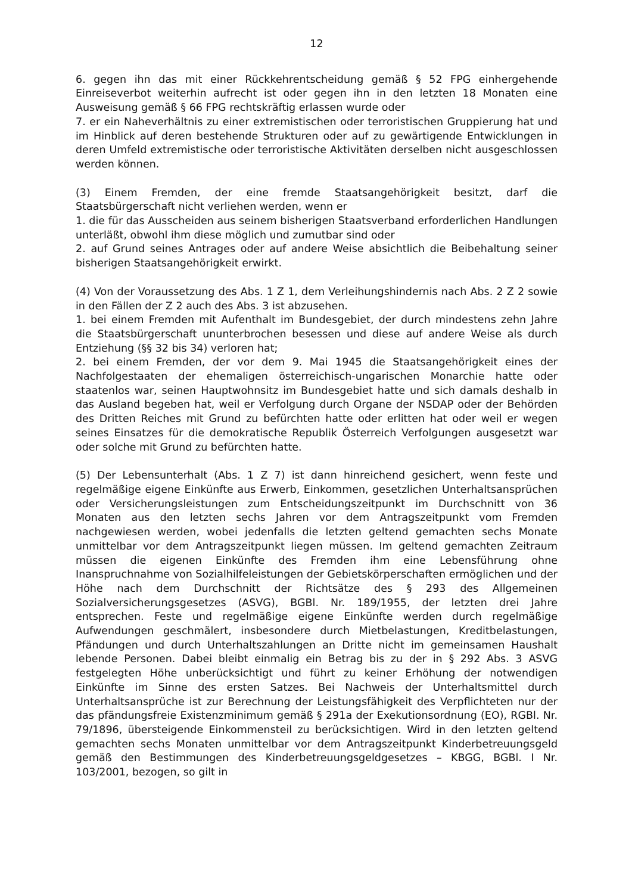12
6. gegen ihn das mit einer Rückkehrentscheidung gemäß § 52 FPG einhergehende Einreiseverbot weiterhin aufrecht ist oder gegen ihn in den letzten 18 Monaten eine Ausweisung gemäß § 66 FPG rechtskräftig erlassen wurde oder
7. er ein Naheverhältnis zu einer extremistischen oder terroristischen Gruppierung hat und im Hinblick auf deren bestehende Strukturen oder auf zu gewärtigende Entwicklungen in deren Umfeld extremistische oder terroristische Aktivitäten derselben nicht ausgeschlossen werden können.
(3) Einem Fremden, der eine fremde Staatsangehörigkeit besitzt, darf die Staatsbürgerschaft nicht verliehen werden, wenn er
1. die für das Ausscheiden aus seinem bisherigen Staatsverband erforderlichen Handlungen unterläßt, obwohl ihm diese möglich und zumutbar sind oder
2. auf Grund seines Antrages oder auf andere Weise absichtlich die Beibehaltung seiner bisherigen Staatsangehörigkeit erwirkt.
(4) Von der Voraussetzung des Abs. 1 Z 1, dem Verleihungshindernis nach Abs. 2 Z 2 sowie in den Fällen der Z 2 auch des Abs. 3 ist abzusehen.
1. bei einem Fremden mit Aufenthalt im Bundesgebiet, der durch mindestens zehn Jahre die Staatsbürgerschaft ununterbrochen besessen und diese auf andere Weise als durch Entziehung (§§ 32 bis 34) verloren hat;
2. bei einem Fremden, der vor dem 9. Mai 1945 die Staatsangehörigkeit eines der Nachfolgestaaten der ehemaligen österreichisch-ungarischen Monarchie hatte oder staatenlos war, seinen Hauptwohnsitz im Bundesgebiet hatte und sich damals deshalb in das Ausland begeben hat, weil er Verfolgung durch Organe der NSDAP oder der Behörden des Dritten Reiches mit Grund zu befürchten hatte oder erlitten hat oder weil er wegen seines Einsatzes für die demokratische Republik Österreich Verfolgungen ausgesetzt war oder solche mit Grund zu befürchten hatte.
(5) Der Lebensunterhalt (Abs. 1 Z 7) ist dann hinreichend gesichert, wenn feste und regelmäßige eigene Einkünfte aus Erwerb, Einkommen, gesetzlichen Unterhaltsansprüchen oder Versicherungsleistungen zum Entscheidungszeitpunkt im Durchschnitt von 36 Monaten aus den letzten sechs Jahren vor dem Antragszeitpunkt vom Fremden nachgewiesen werden, wobei jedenfalls die letzten geltend gemachten sechs Monate unmittelbar vor dem Antragszeitpunkt liegen müssen. Im geltend gemachten Zeitraum müssen die eigenen Einkünfte des Fremden ihm eine Lebensführung ohne Inanspruchnahme von Sozialhilfeleistungen der Gebietskörperschaften ermöglichen und der Höhe nach dem Durchschnitt der Richtsätze des § 293 des Allgemeinen Sozialversicherungsgesetzes (ASVG), BGBl. Nr. 189/1955, der letzten drei Jahre entsprechen. Feste und regelmäßige eigene Einkünfte werden durch regelmäßige Aufwendungen geschmälert, insbesondere durch Mietbelastungen, Kreditbelastungen, Pfändungen und durch Unterhaltszahlungen an Dritte nicht im gemeinsamen Haushalt lebende Personen. Dabei bleibt einmalig ein Betrag bis zu der in § 292 Abs. 3 ASVG festgelegten Höhe unberücksichtigt und führt zu keiner Erhöhung der notwendigen Einkünfte im Sinne des ersten Satzes. Bei Nachweis der Unterhaltsmittel durch Unterhaltsansprüche ist zur Berechnung der Leistungsfähigkeit des Verpflichteten nur der das pfändungsfreie Existenzminimum gemäß § 291a der Exekutionsordnung (EO), RGBl. Nr. 79/1896, übersteigende Einkommensteil zu berücksichtigen. Wird in den letzten geltend gemachten sechs Monaten unmittelbar vor dem Antragszeitpunkt Kinderbetreuungsgeld gemäß den Bestimmungen des Kinderbetreuungsgeldgesetzes – KBGG, BGBl. I Nr. 103/2001, bezogen, so gilt in